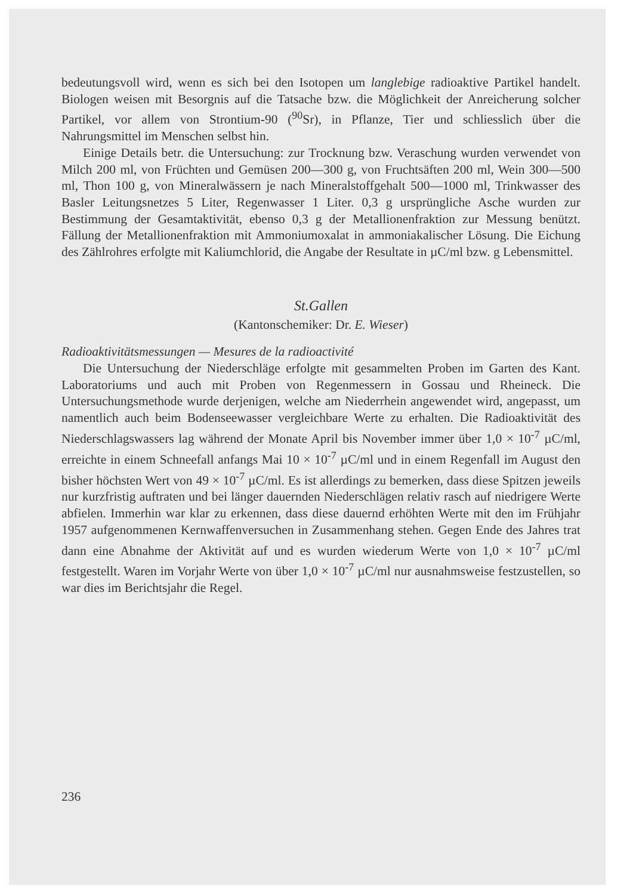bedeutungsvoll wird, wenn es sich bei den Isotopen um langlebige radioaktive Partikel handelt. Biologen weisen mit Besorgnis auf die Tatsache bzw. die Möglichkeit der Anreicherung solcher Partikel, vor allem von Strontium-90 (<sup>90</sup>Sr), in Pflanze, Tier und schliesslich über die Nahrungsmittel im Menschen selbst hin.
Einige Details betr. die Untersuchung: zur Trocknung bzw. Veraschung wurden verwendet von Milch 200 ml, von Früchten und Gemüsen 200—300 g, von Fruchtsäften 200 ml, Wein 300—500 ml, Thon 100 g, von Mineralwässern je nach Mineralstoffgehalt 500—1000 ml, Trinkwasser des Basler Leitungsnetzes 5 Liter, Regenwasser 1 Liter. 0,3 g ursprüngliche Asche wurden zur Bestimmung der Gesamtaktivität, ebenso 0,3 g der Metallionenfraktion zur Messung benützt. Fällung der Metallionenfraktion mit Ammoniumoxalat in ammoniakalischer Lösung. Die Eichung des Zählrohres erfolgte mit Kaliumchlorid, die Angabe der Resultate in µC/ml bzw. g Lebensmittel.
St.Gallen
(Kantonschemiker: Dr. E. Wieser)
Radioaktivitätsmessungen — Mesures de la radioactivité
Die Untersuchung der Niederschläge erfolgte mit gesammelten Proben im Garten des Kant. Laboratoriums und auch mit Proben von Regenmessern in Gossau und Rheineck. Die Untersuchungsmethode wurde derjenigen, welche am Niederrhein angewendet wird, angepasst, um namentlich auch beim Bodenseewasser vergleichbare Werte zu erhalten. Die Radioaktivität des Niederschlagswassers lag während der Monate April bis November immer über 1,0 × 10<sup>-7</sup> µC/ml, erreichte in einem Schneefall anfangs Mai 10 × 10<sup>-7</sup> µC/ml und in einem Regenfall im August den bisher höchsten Wert von 49 × 10<sup>-7</sup> µC/ml. Es ist allerdings zu bemerken, dass diese Spitzen jeweils nur kurzfristig auftraten und bei länger dauernden Niederschlägen relativ rasch auf niedrigere Werte abfielen. Immerhin war klar zu erkennen, dass diese dauernd erhöhten Werte mit den im Frühjahr 1957 aufgenommenen Kernwaffenversuchen in Zusammenhang stehen. Gegen Ende des Jahres trat dann eine Abnahme der Aktivität auf und es wurden wiederum Werte von 1,0 × 10<sup>-7</sup> µC/ml festgestellt. Waren im Vorjahr Werte von über 1,0 × 10<sup>-7</sup> µC/ml nur ausnahmsweise festzustellen, so war dies im Berichtsjahr die Regel.
236